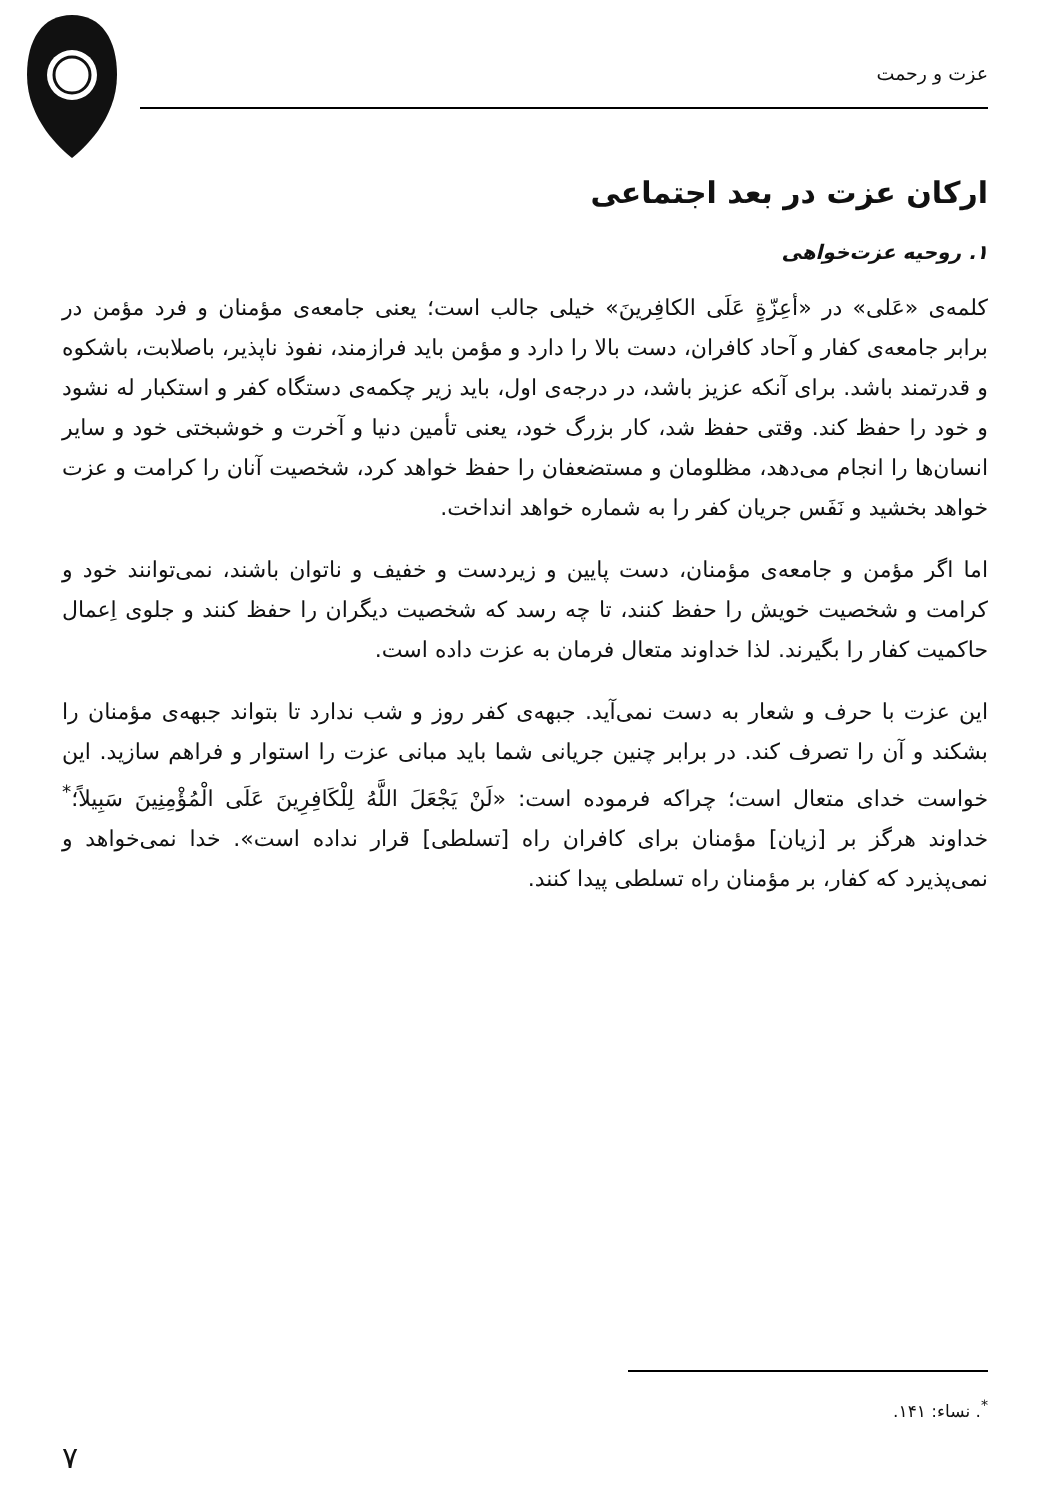عزت و رحمت
ارکان عزت در بعد اجتماعی
۱. روحیه عزت‌خواهی
کلمه‌ی «عَلی» در «أعِزّةٍ عَلَی الکافِرینَ» خیلی جالب است؛ یعنی جامعه‌ی مؤمنان و فرد مؤمن در برابر جامعه‌ی کفار و آحاد کافران، دست بالا را دارد و مؤمن باید فرازمند، نفوذ ناپذیر، باصلابت، باشکوه و قدرتمند باشد. برای آنکه عزیز باشد، در درجه‌ی اول، باید زیر چکمه‌ی دستگاه کفر و استکبار له نشود و خود را حفظ کند. وقتی حفظ شد، کار بزرگ خود، یعنی تأمین دنیا و آخرت و خوشبختی خود و سایر انسان‌ها را انجام می‌دهد، مظلومان و مستضعفان را حفظ خواهد کرد، شخصیت آنان را کرامت و عزت خواهد بخشید و نَفَس جریان کفر را به شماره خواهد انداخت.
اما اگر مؤمن و جامعه‌ی مؤمنان، دست پایین و زیردست و خفیف و ناتوان باشند، نمی‌توانند خود و کرامت و شخصیت خویش را حفظ کنند، تا چه رسد که شخصیت دیگران را حفظ کنند و جلوی اِعمال حاکمیت کفار را بگیرند. لذا خداوند متعال فرمان به عزت داده است.
این عزت با حرف و شعار به دست نمی‌آید. جبهه‌ی کفر روز و شب ندارد تا بتواند جبهه‌ی مؤمنان را بشکند و آن را تصرف کند. در برابر چنین جریانی شما باید مبانی عزت را استوار و فراهم سازید. این خواست خدای متعال است؛ چراکه فرموده است: «لَنْ يَجْعَلَ اللَّهُ لِلْكَافِرِينَ عَلَى الْمُؤْمِنِينَ سَبِيلاً؛<sup>*</sup> خداوند هرگز بر [زیان] مؤمنان برای کافران راه [تسلطی] قرار نداده است». خدا نمی‌خواهد و نمی‌پذیرد که کفار، بر مؤمنان راه تسلطی پیدا کنند.
<sup>*</sup>. نساء: ۱۴۱.
۷